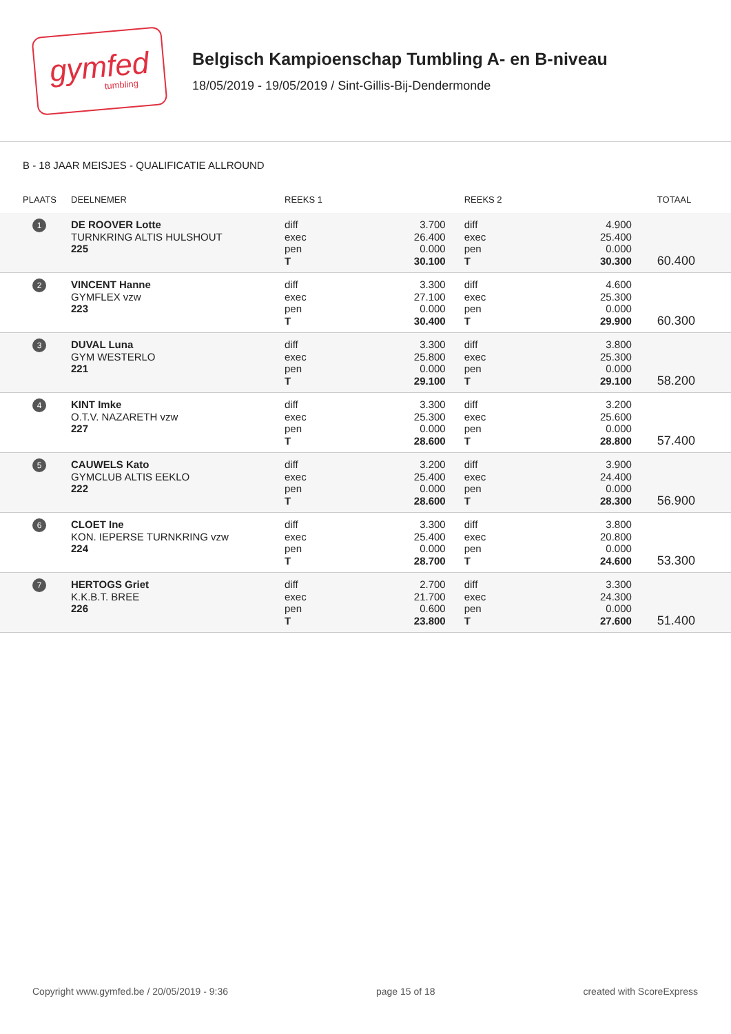gymfed
tumbling
Belgisch Kampioenschap Tumbling A- en B-niveau
18/05/2019 - 19/05/2019 / Sint-Gillis-Bij-Dendermonde
B - 18 JAAR MEISJES - QUALIFICATIE ALLROUND
| PLAATS | DEELNEMER | REEKS 1 | | REEKS 2 | | TOTAAL |
| --- | --- | --- | --- | --- | --- | --- |
| 1 | DE ROOVER Lotte TURNKRING ALTIS HULSHOUT 225 | diff exec pen T | 3.700 26.400 0.000 30.100 | diff exec pen T | 4.900 25.400 0.000 30.300 | 60.400 |
| 2 | VINCENT Hanne GYMFLEX vzw 223 | diff exec pen T | 3.300 27.100 0.000 30.400 | diff exec pen T | 4.600 25.300 0.000 29.900 | 60.300 |
| 3 | DUVAL Luna GYM WESTERLO 221 | diff exec pen T | 3.300 25.800 0.000 29.100 | diff exec pen T | 3.800 25.300 0.000 29.100 | 58.200 |
| 4 | KINT Imke O.T.V. NAZARETH vzw 227 | diff exec pen T | 3.300 25.300 0.000 28.600 | diff exec pen T | 3.200 25.600 0.000 28.800 | 57.400 |
| 5 | CAUWELS Kato GYMCLUB ALTIS EEKLO 222 | diff exec pen T | 3.200 25.400 0.000 28.600 | diff exec pen T | 3.900 24.400 0.000 28.300 | 56.900 |
| 6 | CLOET Ine KON. IEPERSE TURNKRING vzw 224 | diff exec pen T | 3.300 25.400 0.000 28.700 | diff exec pen T | 3.800 20.800 0.000 24.600 | 53.300 |
| 7 | HERTOGS Griet K.K.B.T. BREE 226 | diff exec pen T | 2.700 21.700 0.600 23.800 | diff exec pen T | 3.300 24.300 0.000 27.600 | 51.400 |
Copyright www.gymfed.be / 20/05/2019 - 9:36 page 15 of 18 created with ScoreExpress